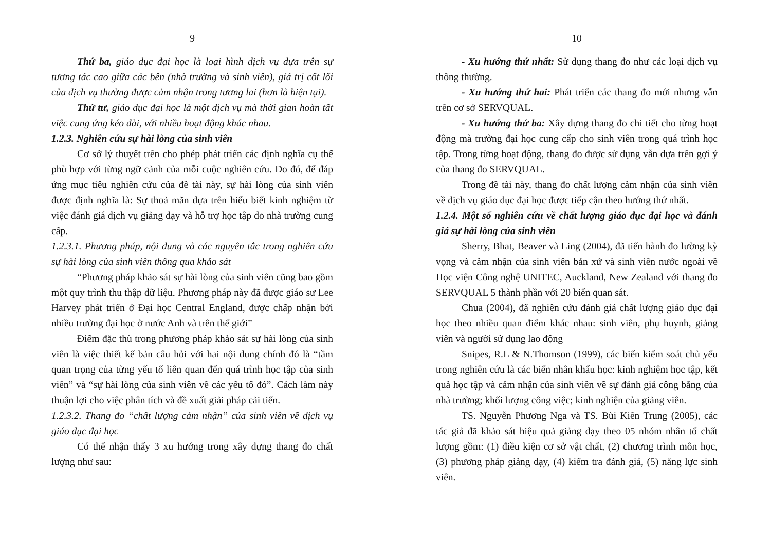9
Thứ ba, giáo dục đại học là loại hình dịch vụ dựa trên sự tương tác cao giữa các bên (nhà trường và sinh viên), giá trị cốt lõi của dịch vụ thường được cảm nhận trong tương lai (hơn là hiện tại).
Thứ tư, giáo dục đại học là một dịch vụ mà thời gian hoàn tất việc cung ứng kéo dài, với nhiều hoạt động khác nhau.
1.2.3. Nghiên cứu sự hài lòng của sinh viên
Cơ sở lý thuyết trên cho phép phát triển các định nghĩa cụ thể phù hợp với từng ngữ cảnh của mỗi cuộc nghiên cứu. Do đó, để đáp ứng mục tiêu nghiên cứu của đề tài này, sự hài lòng của sinh viên được định nghĩa là: Sự thoả mãn dựa trên hiểu biết kinh nghiệm từ việc đánh giá dịch vụ giảng dạy và hỗ trợ học tập do nhà trường cung cấp.
1.2.3.1. Phương pháp, nội dung và các nguyên tắc trong nghiên cứu sự hài lòng của sinh viên thông qua khảo sát
“Phương pháp khảo sát sự hài lòng của sinh viên cũng bao gồm một quy trình thu thập dữ liệu. Phương pháp này đã được giáo sư Lee Harvey phát triển ở Đại học Central England, được chấp nhận bởi nhiều trường đại học ở nước Anh và trên thế giới”
Điểm đặc thù trong phương pháp khảo sát sự hài lòng của sinh viên là việc thiết kế bản câu hỏi với hai nội dung chính đó là “tầm quan trọng của từng yếu tố liên quan đến quá trình học tập của sinh viên” và “sự hài lòng của sinh viên về các yếu tố đó”. Cách làm này thuận lợi cho việc phân tích và đề xuất giải pháp cải tiến.
1.2.3.2. Thang đo “chất lượng cảm nhận” của sinh viên về dịch vụ giáo dục đại học
Có thể nhận thấy 3 xu hướng trong xây dựng thang đo chất lượng như sau:
10
- Xu hướng thứ nhất: Sử dụng thang đo như các loại dịch vụ thông thường.
- Xu hướng thứ hai: Phát triển các thang đo mới nhưng vẫn trên cơ sở SERVQUAL.
- Xu hướng thứ ba: Xây dựng thang đo chi tiết cho từng hoạt động mà trường đại học cung cấp cho sinh viên trong quá trình học tập. Trong từng hoạt động, thang đo được sử dụng vẫn dựa trên gợi ý của thang đo SERVQUAL.
Trong đề tài này, thang đo chất lượng cảm nhận của sinh viên về dịch vụ giáo dục đại học được tiếp cận theo hướng thứ nhất.
1.2.4. Một số nghiên cứu về chất lượng giáo dục đại học và đánh giá sự hài lòng của sinh viên
Sherry, Bhat, Beaver và Ling (2004), đã tiến hành đo lường kỳ vọng và cảm nhận của sinh viên bản xứ và sinh viên nước ngoài về Học viện Công nghệ UNITEC, Auckland, New Zealand với thang đo SERVQUAL 5 thành phần với 20 biến quan sát.
Chua (2004), đã nghiên cứu đánh giá chất lượng giáo dục đại học theo nhiều quan điểm khác nhau: sinh viên, phụ huynh, giảng viên và người sử dụng lao động
Snipes, R.L & N.Thomson (1999), các biến kiểm soát chủ yếu trong nghiên cứu là các biến nhân khẩu học: kinh nghiệm học tập, kết quả học tập và cảm nhận của sinh viên về sự đánh giá công bằng của nhà trường; khối lượng công việc; kinh nghiện của giảng viên.
TS. Nguyễn Phương Nga và TS. Bùi Kiên Trung (2005), các tác giả đã khảo sát hiệu quả giảng dạy theo 05 nhóm nhân tố chất lượng gồm: (1) điều kiện cơ sở vật chất, (2) chương trình môn học, (3) phương pháp giảng dạy, (4) kiểm tra đánh giá, (5) năng lực sinh viên.